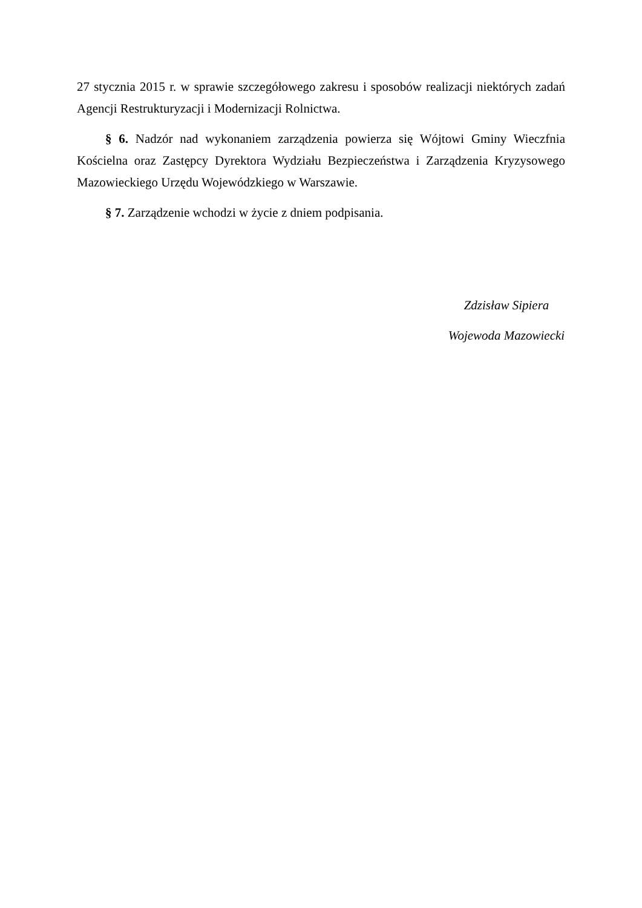27 stycznia 2015 r. w sprawie szczegółowego zakresu i sposobów realizacji niektórych zadań Agencji Restrukturyzacji i Modernizacji Rolnictwa.
§ 6. Nadzór nad wykonaniem zarządzenia powierza się Wójtowi Gminy Wieczfnia Kościelna oraz Zastępcy Dyrektora Wydziału Bezpieczeństwa i Zarządzenia Kryzysowego Mazowieckiego Urzędu Wojewódzkiego w Warszawie.
§ 7. Zarządzenie wchodzi w życie z dniem podpisania.
Zdzisław Sipiera
Wojewoda Mazowiecki